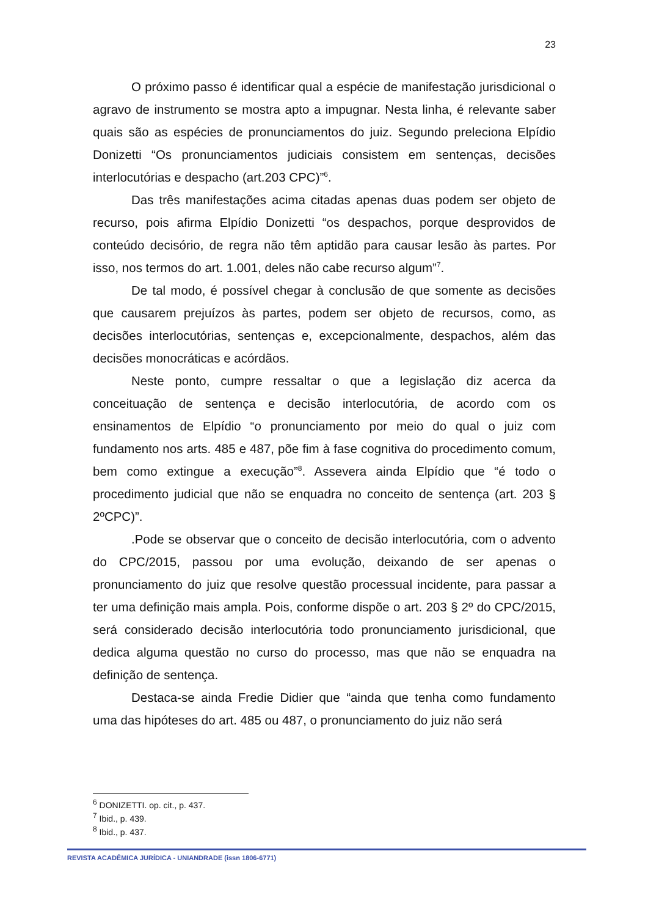23
O próximo passo é identificar qual a espécie de manifestação jurisdicional o agravo de instrumento se mostra apto a impugnar. Nesta linha, é relevante saber quais são as espécies de pronunciamentos do juiz. Segundo preleciona Elpídio Donizetti “Os pronunciamentos judiciais consistem em sentenças, decisões interlocutórias e despacho (art.203 CPC)”<sup>6</sup>.
Das três manifestações acima citadas apenas duas podem ser objeto de recurso, pois afirma Elpídio Donizetti “os despachos, porque desprovidos de conteúdo decisório, de regra não têm aptidão para causar lesão às partes. Por isso, nos termos do art. 1.001, deles não cabe recurso algum”<sup>7</sup>.
De tal modo, é possível chegar à conclusão de que somente as decisões que causarem prejuízos às partes, podem ser objeto de recursos, como, as decisões interlocutórias, sentenças e, excepcionalmente, despachos, além das decisões monocráticas e acórdãos.
Neste ponto, cumpre ressaltar o que a legislação diz acerca da conceituação de sentença e decisão interlocutória, de acordo com os ensinamentos de Elpídio “o pronunciamento por meio do qual o juiz com fundamento nos arts. 485 e 487, põe fim à fase cognitiva do procedimento comum, bem como extingue a execução”<sup>8</sup>. Assevera ainda Elpídio que “é todo o procedimento judicial que não se enquadra no conceito de sentença (art. 203 § 2ºCPC)”.
.Pode se observar que o conceito de decisão interlocutória, com o advento do CPC/2015, passou por uma evolução, deixando de ser apenas o pronunciamento do juiz que resolve questão processual incidente, para passar a ter uma definição mais ampla. Pois, conforme dispõe o art. 203 § 2º do CPC/2015, será considerado decisão interlocutória todo pronunciamento jurisdicional, que dedica alguma questão no curso do processo, mas que não se enquadra na definição de sentença.
Destaca-se ainda Fredie Didier que “ainda que tenha como fundamento uma das hipóteses do art. 485 ou 487, o pronunciamento do juiz não será
<sup>6</sup> DONIZETTI. op. cit., p. 437.
<sup>7</sup> Ibid., p. 439.
<sup>8</sup> Ibid., p. 437.
REVISTA ACADÊMICA JURÍDICA - UNIANDRADE (issn 1806-6771)